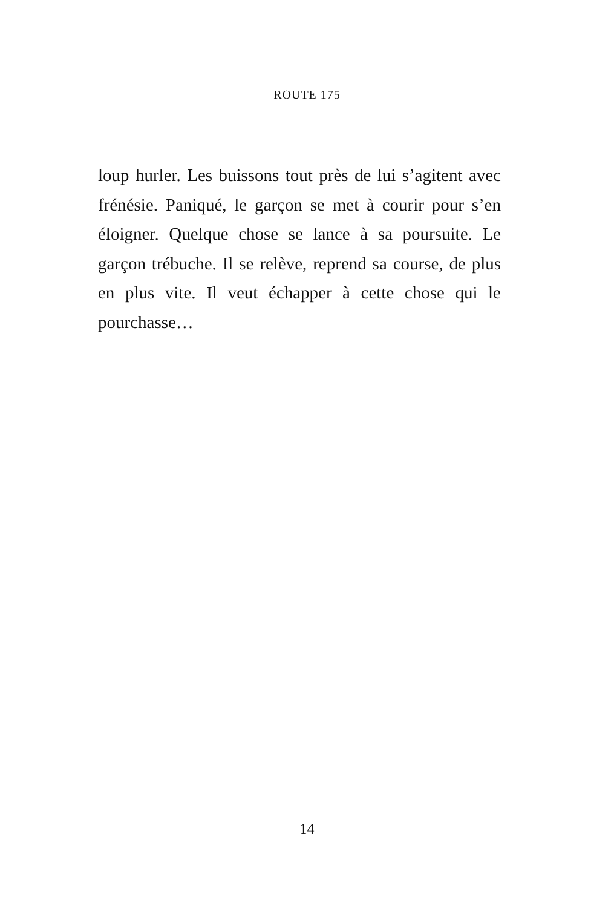ROUTE 175
loup hurler. Les buissons tout près de lui s’agitent avec frénésie. Paniqué, le garçon se met à courir pour s’en éloigner. Quelque chose se lance à sa poursuite. Le garçon trébuche. Il se relève, reprend sa course, de plus en plus vite. Il veut échapper à cette chose qui le pourchasse…
14